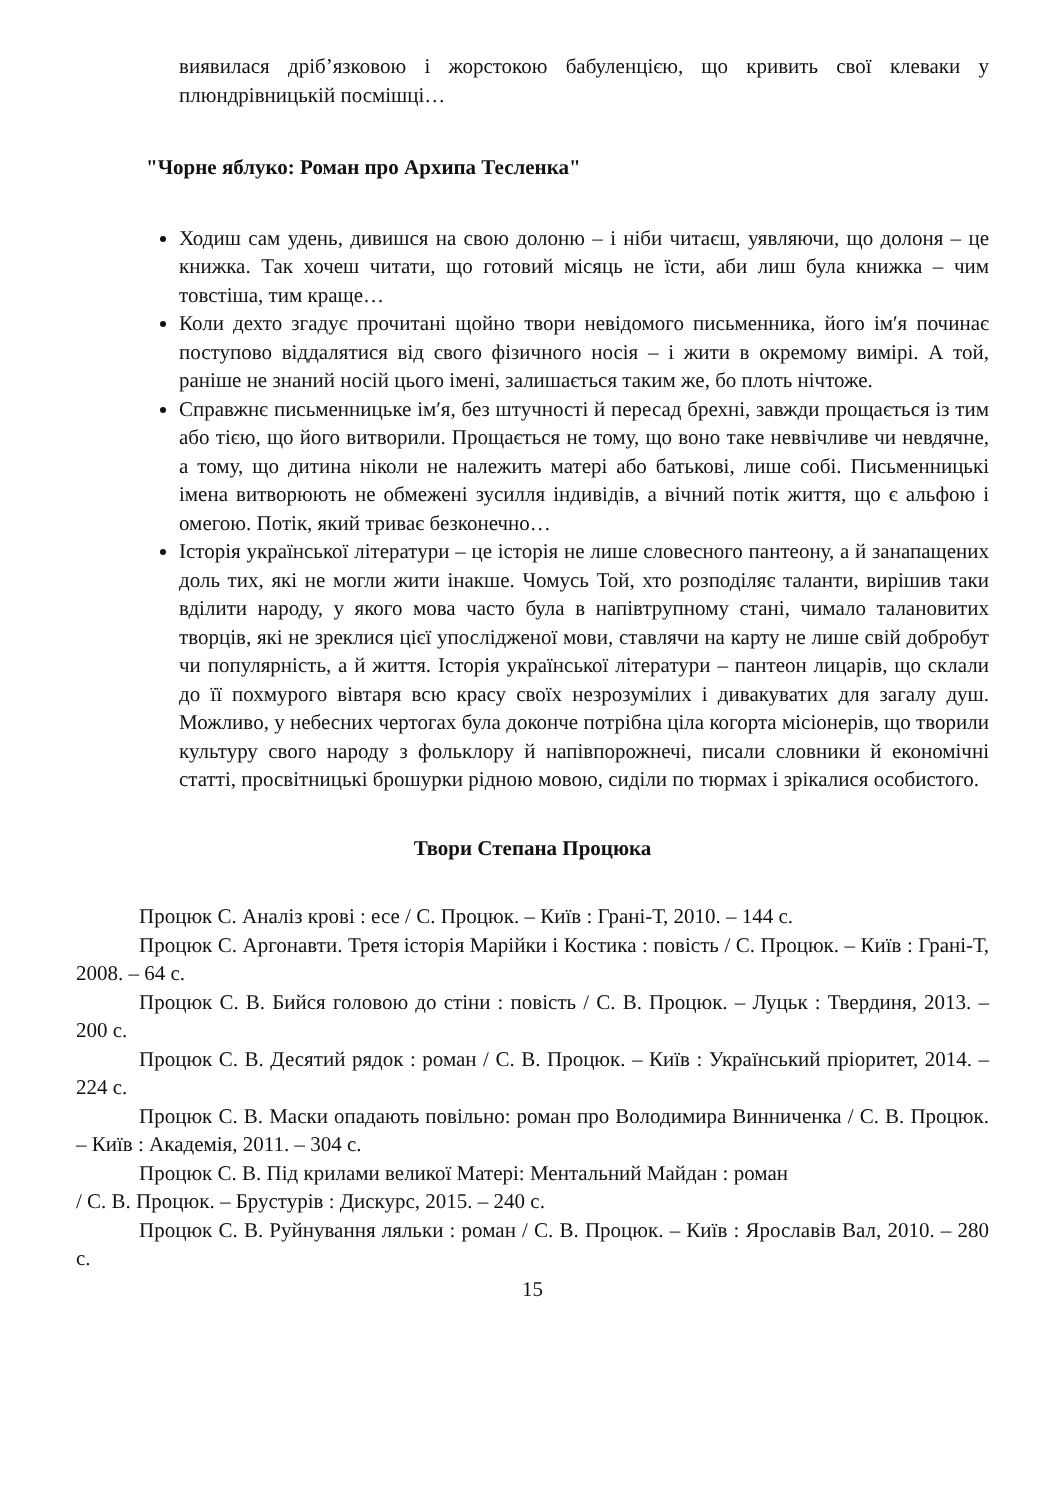виявилася дріб’язковою і жорстокою бабуленцією, що кривить свої клеваки у плюндрівницькій посмішці…
"Чорне яблуко: Роман про Архипа Тесленка"
Ходиш сам удень, дивишся на свою долоню – і ніби читаєш, уявляючи, що долоня – це книжка. Так хочеш читати, що готовий місяць не їсти, аби лиш була книжка – чим товстіша, тим краще…
Коли дехто згадує прочитані щойно твори невідомого письменника, його ім′я починає поступово віддалятися від свого фізичного носія – і жити в окремому вимірі. А той, раніше не знаний носій цього імені, залишається таким же, бо плоть нічтоже.
Справжнє письменницьке ім′я, без штучності й пересад брехні, завжди прощається із тим або тією, що його витворили. Прощається не тому, що воно таке неввічливе чи невдячне, а тому, що дитина ніколи не належить матері або батькові, лише собі. Письменницькі імена витворюють не обмежені зусилля індивідів, а вічний потік життя, що є альфою і омегою. Потік, який триває безконечно…
Історія української літератури – це історія не лише словесного пантеону, а й занапащених доль тих, які не могли жити інакше. Чомусь Той, хто розподіляє таланти, вирішив таки вділити народу, у якого мова часто була в напівтрупному стані, чимало талановитих творців, які не зреклися цієї упослідженої мови, ставлячи на карту не лише свій добробут чи популярність, а й життя. Історія української літератури – пантеон лицарів, що склали до її похмурого вівтаря всю красу своїх незрозумілих і дивакуватих для загалу душ. Можливо, у небесних чертогах була доконче потрібна ціла когорта місіонерів, що творили культуру свого народу з фольклору й напівпорожнечі, писали словники й економічні статті, просвітницькі брошурки рідною мовою, сиділи по тюрмах і зрікалися особистого.
Твори Степана Процюка
Процюк С. Аналіз крові : есе / С. Процюк. – Київ : Грані-Т, 2010. – 144 с.
Процюк С. Аргонавти. Третя історія Марійки і Костика : повість / С. Процюк. – Київ : Грані-Т, 2008. – 64 с.
Процюк С. В. Бийся головою до стіни : повість / С. В. Процюк. – Луцьк : Твердиня, 2013. – 200 с.
Процюк С. В. Десятий рядок : роман / С. В. Процюк. – Київ : Український пріоритет, 2014. – 224 с.
Процюк С. В. Маски опадають повільно: роман про Володимира Винниченка / С. В. Процюк. – Київ : Академія, 2011. – 304 с.
Процюк С. В. Під крилами великої Матері: Ментальний Майдан : роман
/ С. В. Процюк. – Брустурів : Дискурс, 2015. – 240 с.
Процюк С. В. Руйнування ляльки : роман / С. В. Процюк. – Київ : Ярославів Вал, 2010. – 280 с.
15